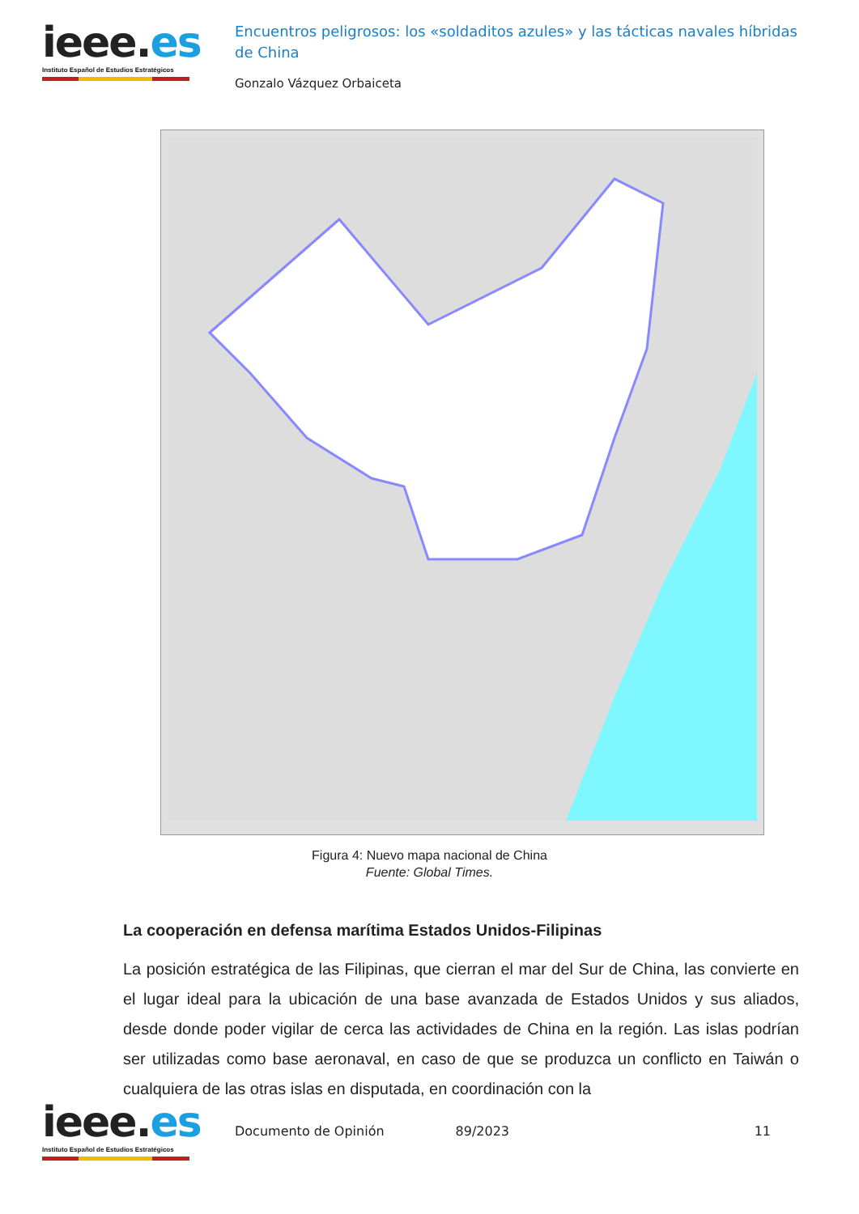ieee.es
Instituto Español de Estudios Estratégicos
Encuentros peligrosos: los «soldaditos azules» y las tácticas navales híbridas de China
Gonzalo Vázquez Orbaiceta
Figura 4: Nuevo mapa nacional de China
Fuente: Global Times.
La cooperación en defensa marítima Estados Unidos-Filipinas
La posición estratégica de las Filipinas, que cierran el mar del Sur de China, las convierte en el lugar ideal para la ubicación de una base avanzada de Estados Unidos y sus aliados, desde donde poder vigilar de cerca las actividades de China en la región. Las islas podrían ser utilizadas como base aeronaval, en caso de que se produzca un conflicto en Taiwán o cualquiera de las otras islas en disputada, en coordinación con la
ieee.es
Instituto Español de Estudios Estratégicos
Documento de Opinión 89/2023 11